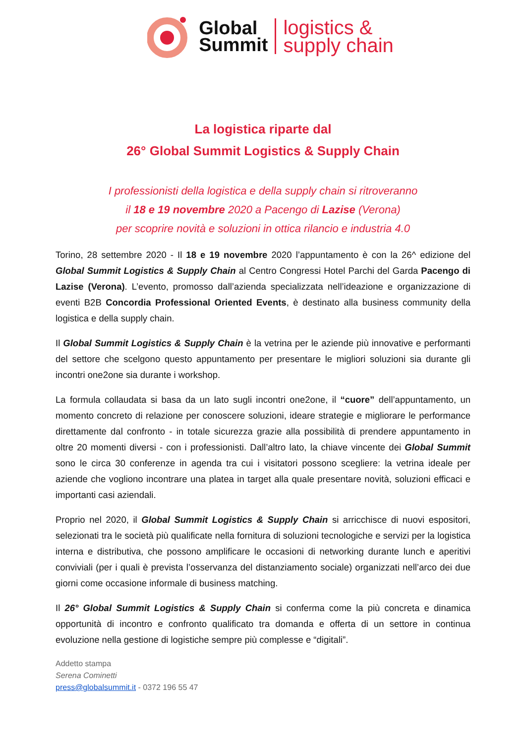Global
Summit
logistics &
supply chain
La logistica riparte dal
26° Global Summit Logistics & Supply Chain
I professionisti della logistica e della supply chain si ritroveranno
il 18 e 19 novembre 2020 a Pacengo di Lazise (Verona)
per scoprire novità e soluzioni in ottica rilancio e industria 4.0
Torino, 28 settembre 2020 - Il 18 e 19 novembre 2020 l’appuntamento è con la 26^ edizione del Global Summit Logistics & Supply Chain al Centro Congressi Hotel Parchi del Garda Pacengo di Lazise (Verona). L’evento, promosso dall’azienda specializzata nell’ideazione e organizzazione di eventi B2B Concordia Professional Oriented Events, è destinato alla business community della logistica e della supply chain.
Il Global Summit Logistics & Supply Chain è la vetrina per le aziende più innovative e performanti del settore che scelgono questo appuntamento per presentare le migliori soluzioni sia durante gli incontri one2one sia durante i workshop.
La formula collaudata si basa da un lato sugli incontri one2one, il “cuore” dell’appuntamento, un momento concreto di relazione per conoscere soluzioni, ideare strategie e migliorare le performance direttamente dal confronto - in totale sicurezza grazie alla possibilità di prendere appuntamento in oltre 20 momenti diversi - con i professionisti. Dall’altro lato, la chiave vincente dei Global Summit sono le circa 30 conferenze in agenda tra cui i visitatori possono scegliere: la vetrina ideale per aziende che vogliono incontrare una platea in target alla quale presentare novità, soluzioni efficaci e importanti casi aziendali.
Proprio nel 2020, il Global Summit Logistics & Supply Chain si arricchisce di nuovi espositori, selezionati tra le società più qualificate nella fornitura di soluzioni tecnologiche e servizi per la logistica interna e distributiva, che possono amplificare le occasioni di networking durante lunch e aperitivi conviviali (per i quali è prevista l’osservanza del distanziamento sociale) organizzati nell’arco dei due giorni come occasione informale di business matching.
Il 26° Global Summit Logistics & Supply Chain si conferma come la più concreta e dinamica opportunità di incontro e confronto qualificato tra domanda e offerta di un settore in continua evoluzione nella gestione di logistiche sempre più complesse e “digitali”.
Addetto stampa
Serena Cominetti
press@globalsummit.it - 0372 196 55 47